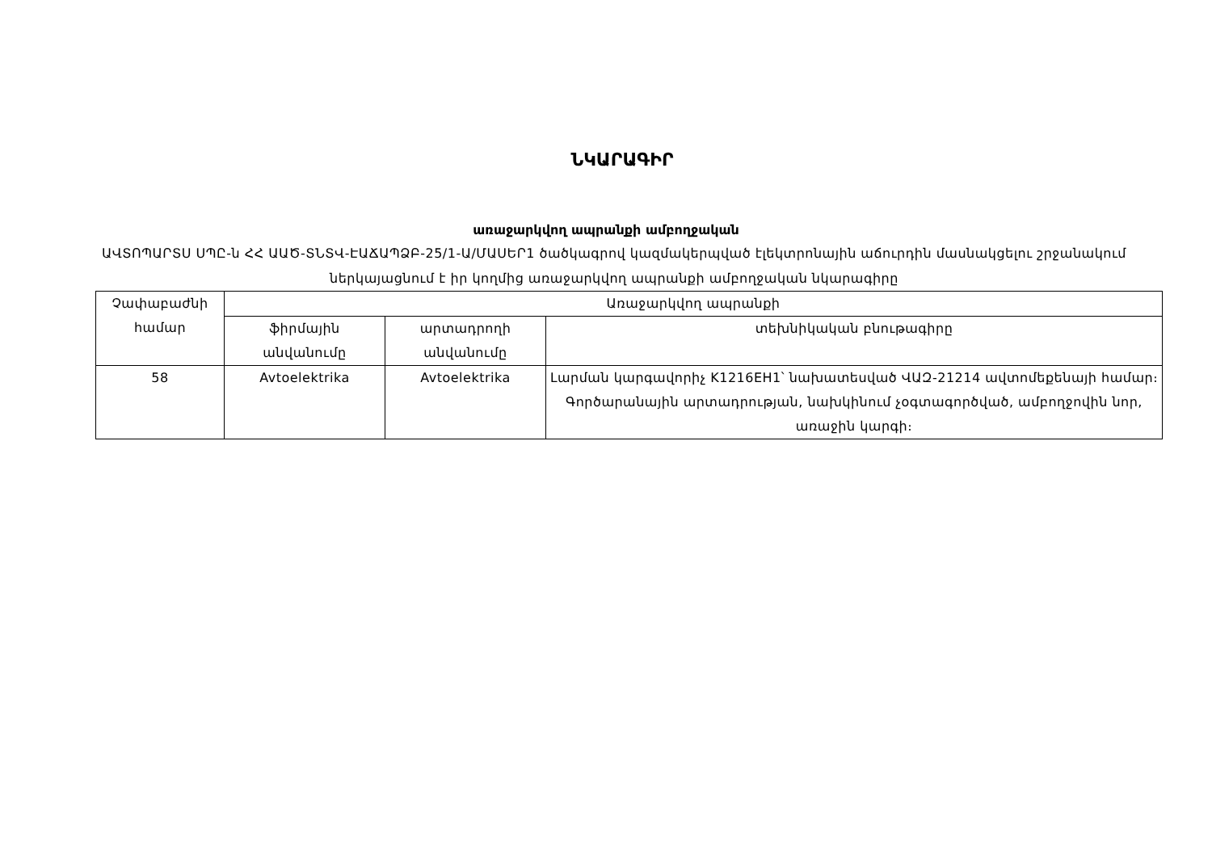ՆԿԱՐԱԳԻՐ
առաջարկվող ապրանքի ամբողջական
ԱՎՏՈՊԱՐՏՍ ՍՊԸ-ն ՀՀ ԱԱԾ-ՏՆՏՎ-ԷԱՃԱՊՁԲ-25/1-Ա/ՄԱՍԵՐ1 ծածկագրով կազմակերպված էլեկտրոնային աճուրդին մասնակցելու շրջանակում ներկայացնում է իր կողմից առաջարկվող ապրանքի ամբողջական նկարագիրը
| Չափաբաժնի համար | Առաջարկվող ապրանքի | | |
| --- | --- | --- | --- |
| | ֆիրմային անվանումը | արտադրողի անվանումը | տեխնիկական բնութագիրը |
| 58 | Avtoelektrika | Avtoelektrika | Լարման կարգավորիչ K1216EH1՝ նախատեսված ՎԱԶ-21214 ավտոմեքենայի համար։ Գործարանային արտադրության, նախկինում չօգտագործված, ամբողջովին նոր, առաջին կարգի։ |